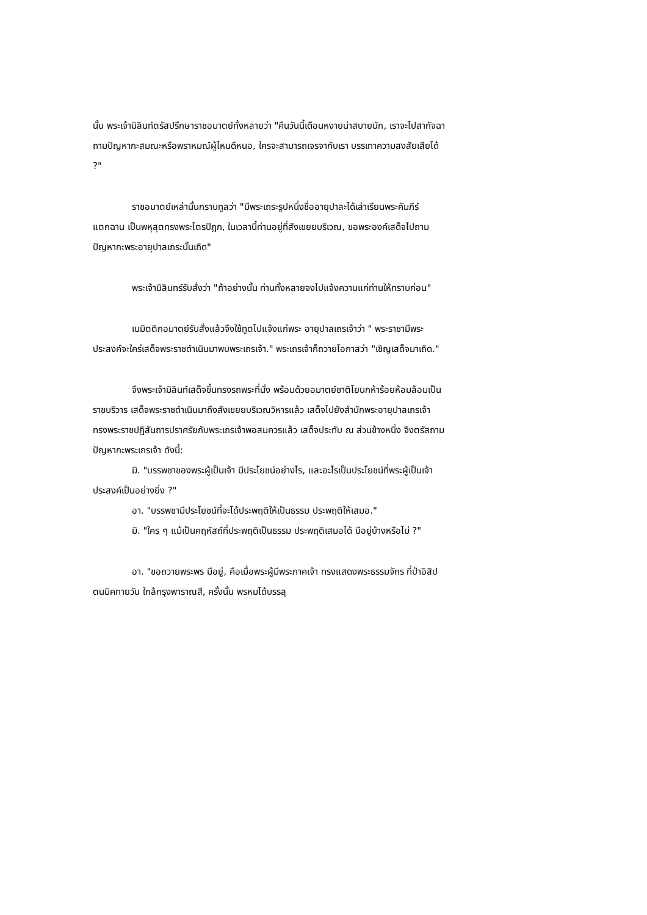นั้น พระเจ้ามิลินท์ตรัสปรึกษาราชอมาตย์ทั้งหลายว่า "คืนวันนี้เดือนหงายน่าสบายนัก, เราจะไปสากัจฉาถามปัญหากะสมณะหรือพราหมณ์ผู้ไหนดีหนอ, ใครจะสามารถเจรจากับเรา บรรเทาความสงสัยเสียได้ ?"
ราชอมาตย์เหล่านั้นกราบทูลว่า "มีพระเถระรูปหนึ่งชื่ออายุปาละได้เล่าเรียนพระคัมภีร์แตกฉาน เป็นพหุสุตทรงพระไตรปิฎก, ในเวลานี้ท่านอยู่ที่สังเขยยบริเวณ, ขอพระองค์เสด็จไปถามปัญหากะพระอายุปาลเถระนั้นเถิด"
พระเจ้ามิลินทร์รับสั่งว่า "ถ้าอย่างนั้น ท่านทั้งหลายจงไปแจ้งความแก่ท่านให้ทราบก่อน"
เนมิตติกอมาตย์รับสั่งแล้วจึงใช้ทูตไปแจ้งแก่พระ อายุปาลเถรเจ้าว่า " พระราชามีพระประสงค์จะใคร่เสด็จพระราชดำเนินมาพบพระเถรเจ้า." พระเถรเจ้าก็ถวายโอกาสว่า "เชิญเสด็จมาเถิด."
จึงพระเจ้ามิลินท์เสด็จขึ้นทรงรถพระที่นั่ง พร้อมด้วยอมาตย์ชาติโยนกห้าร้อยห้อมล้อมเป็นราชบริวาร เสด็จพระราชดำเนินมาถึงสังเขยยบริเวณวิหารแล้ว เสด็จไปยังสำนักพระอายุปาลเถรเจ้า ทรงพระราชปฏิสันถารปราศรัยกับพระเถรเจ้าพอสมควรแล้ว เสด็จประทับ ณ ส่วนข้างหนึ่ง จึงตรัสถามปัญหากะพระเถรเจ้า ดังนี้:
มิ. "บรรพชาของพระผู้เป็นเจ้า มีประโยชน์อย่างไร, และอะไรเป็นประโยชน์ที่พระผู้เป็นเจ้าประสงค์เป็นอย่างยิ่ง ?"
อา. "บรรพชามีประโยชน์ที่จะได้ประพฤติให้เป็นธรรม ประพฤติให้เสมอ."
มิ. "ใคร ๆ แม้เป็นคฤหัสถ์ที่ประพฤติเป็นธรรม ประพฤติเสมอได้ มีอยู่บ้างหรือไม่ ?"
อา. "ขอถวายพระพร มีอยู่, คือเมื่อพระผู้มีพระภาคเจ้า ทรงแสดงพระธรรมจักร ที่ป่าอิสิปตนมิคทายวัน ใกล้กรุงพาราณสี, ครั้งนั้น พรหมได้บรรลุ